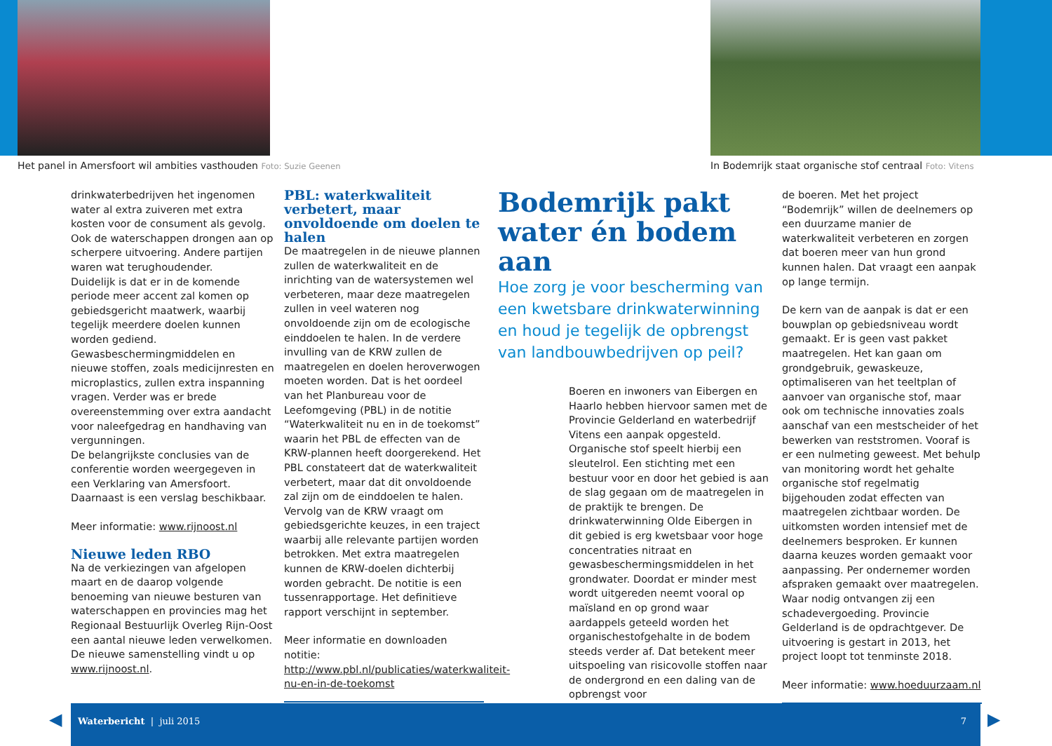Het panel in Amersfoort wil ambities vasthouden Foto: Suzie Geenen
In Bodemrijk staat organische stof centraal Foto: Vitens
drinkwaterbedrijven het ingenomen water al extra zuiveren met extra kosten voor de consument als gevolg. Ook de waterschappen drongen aan op scherpere uitvoering. Andere partijen waren wat terughoudender.
Duidelijk is dat er in de komende periode meer accent zal komen op gebiedsgericht maatwerk, waarbij tegelijk meerdere doelen kunnen worden gediend. Gewasbeschermingmiddelen en nieuwe stoffen, zoals medicijnresten en microplastics, zullen extra inspanning vragen. Verder was er brede overeenstemming over extra aandacht voor naleefgedrag en handhaving van vergunningen.
De belangrijkste conclusies van de conferentie worden weergegeven in een Verklaring van Amersfoort. Daarnaast is een verslag beschikbaar.
Meer informatie: www.rijnoost.nl
Nieuwe leden RBO
Na de verkiezingen van afgelopen maart en de daarop volgende benoeming van nieuwe besturen van waterschappen en provincies mag het Regionaal Bestuurlijk Overleg Rijn-Oost een aantal nieuwe leden verwelkomen. De nieuwe samenstelling vindt u op www.rijnoost.nl.
PBL: waterkwaliteit verbetert, maar onvoldoende om doelen te halen
De maatregelen in de nieuwe plannen zullen de waterkwaliteit en de inrichting van de watersystemen wel verbeteren, maar deze maatregelen zullen in veel wateren nog onvoldoende zijn om de ecologische einddoelen te halen. In de verdere invulling van de KRW zullen de maatregelen en doelen heroverwogen moeten worden. Dat is het oordeel van het Planbureau voor de Leefomgeving (PBL) in de notitie “Waterkwaliteit nu en in de toekomst” waarin het PBL de effecten van de KRW-plannen heeft doorgerekend. Het PBL constateert dat de waterkwaliteit verbetert, maar dat dit onvoldoende zal zijn om de einddoelen te halen. Vervolg van de KRW vraagt om gebiedsgerichte keuzes, in een traject waarbij alle relevante partijen worden betrokken. Met extra maatregelen kunnen de KRW-doelen dichterbij worden gebracht. De notitie is een tussenrapportage. Het definitieve rapport verschijnt in september.
Meer informatie en downloaden notitie: http://www.pbl.nl/publicaties/waterkwaliteit-nu-en-in-de-toekomst
Bodemrijk pakt water én bodem aan
Hoe zorg je voor bescherming van een kwetsbare drinkwaterwinning en houd je tegelijk de opbrengst van landbouwbedrijven op peil?
Boeren en inwoners van Eibergen en Haarlo hebben hiervoor samen met de Provincie Gelderland en waterbedrijf Vitens een aanpak opgesteld. Organische stof speelt hierbij een sleutelrol. Een stichting met een bestuur voor en door het gebied is aan de slag gegaan om de maatregelen in de praktijk te brengen. De drinkwaterwinning Olde Eibergen in dit gebied is erg kwetsbaar voor hoge concentraties nitraat en gewasbeschermingsmiddelen in het grondwater. Doordat er minder mest wordt uitgereden neemt vooral op maïsland en op grond waar aardappels geteeld worden het organischestofgehalte in de bodem steeds verder af. Dat betekent meer uitspoeling van risicovolle stoffen naar de ondergrond en een daling van de opbrengst voor
de boeren. Met het project “Bodemrijk” willen de deelnemers op een duurzame manier de waterkwaliteit verbeteren en zorgen dat boeren meer van hun grond kunnen halen. Dat vraagt een aanpak op lange termijn.
De kern van de aanpak is dat er een bouwplan op gebiedsniveau wordt gemaakt. Er is geen vast pakket maatregelen. Het kan gaan om grondgebruik, gewaskeuze, optimaliseren van het teeltplan of aanvoer van organische stof, maar ook om technische innovaties zoals aanschaf van een mestscheider of het bewerken van reststromen. Vooraf is er een nulmeting geweest. Met behulp van monitoring wordt het gehalte organische stof regelmatig bijgehouden zodat effecten van maatregelen zichtbaar worden. De uitkomsten worden intensief met de deelnemers besproken. Er kunnen daarna keuzes worden gemaakt voor aanpassing. Per ondernemer worden afspraken gemaakt over maatregelen. Waar nodig ontvangen zij een schadevergoeding. Provincie Gelderland is de opdrachtgever. De uitvoering is gestart in 2013, het project loopt tot tenminste 2018.
Meer informatie: www.hoeduurzaam.nl
◀ ▶
Waterbericht | juli 2015 7